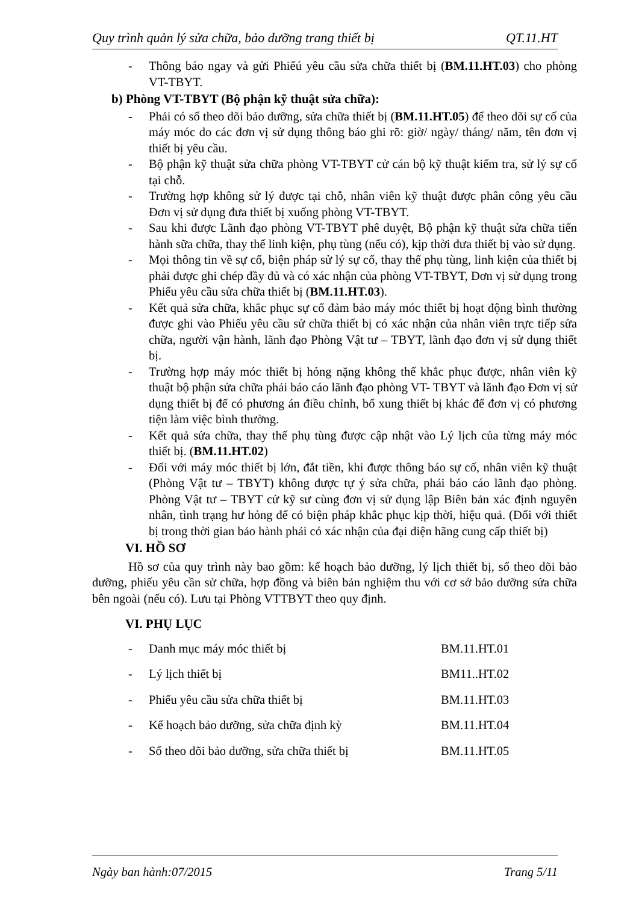Quy trình quản lý sửa chữa, bảo dưỡng trang thiết bị QT.11.HT
- Thông báo ngay và gửi Phiếú yêu cầu sửa chữa thiết bị (BM.11.HT.03) cho phòng VT-TBYT.
b) Phòng VT-TBYT (Bộ phận kỹ thuật sửa chữa):
- Phải có sổ theo dõi bảo dưỡng, sửa chữa thiết bị (BM.11.HT.05) để theo dõi sự cố của máy móc do các đơn vị sử dụng thông báo ghi rõ: giờ/ ngày/ tháng/ năm, tên đơn vị thiết bị yêu cầu.
- Bộ phận kỹ thuật sửa chữa phòng VT-TBYT cử cán bộ kỹ thuật kiểm tra, sử lý sự cố tại chỗ.
- Trường hợp không sử lý được tại chỗ, nhân viên kỹ thuật được phân công yêu cầu Đơn vị sử dụng đưa thiết bị xuống phòng VT-TBYT.
- Sau khi được Lãnh đạo phòng VT-TBYT phê duyệt, Bộ phận kỹ thuật sửa chữa tiến hành sữa chữa, thay thế linh kiện, phụ tùng (nếu có), kịp thời đưa thiết bị vào sử dụng.
- Mọi thông tin về sự cố, biện pháp sử lý sự cố, thay thế phụ tùng, linh kiện của thiết bị phải được ghi chép đầy đủ và có xác nhận của phòng VT-TBYT, Đơn vị sử dụng trong Phiếu yêu cầu sửa chữa thiết bị (BM.11.HT.03).
- Kết quả sửa chữa, khắc phục sự cố đảm bảo máy móc thiết bị hoạt động bình thường được ghi vào Phiếu yêu cầu sử chữa thiết bị có xác nhận của nhân viên trực tiếp sửa chữa, người vận hành, lãnh đạo Phòng Vật tư – TBYT, lãnh đạo đơn vị sử dụng thiết bị.
- Trường hợp máy móc thiết bị hỏng nặng không thể khắc phục được, nhân viên kỹ thuật bộ phận sửa chữa phải báo cáo lãnh đạo phòng VT- TBYT và lãnh đạo Đơn vị sử dụng thiết bị để có phương án điều chỉnh, bổ xung thiết bị khác để đơn vị có phương tiện làm việc bình thường.
- Kết quả sửa chữa, thay thế phụ tùng được cập nhật vào Lý lịch của từng máy móc thiết bị. (BM.11.HT.02)
- Đối với máy móc thiết bị lớn, đắt tiền, khi được thông báo sự cố, nhân viên kỹ thuật (Phòng Vật tư – TBYT) không được tự ý sửa chữa, phải báo cáo lãnh đạo phòng. Phòng Vật tư – TBYT cử kỹ sư cùng đơn vị sử dụng lập Biên bản xác định nguyên nhân, tình trạng hư hỏng để có biện pháp khắc phục kịp thời, hiệu quả. (Đối với thiết bị trong thời gian bảo hành phải có xác nhận của đại diện hãng cung cấp thiết bị)
VI. HỒ SƠ
Hồ sơ của quy trình này bao gồm: kế hoạch bảo dưỡng, lý lịch thiết bị, sổ theo dõi bảo dưỡng, phiếu yêu cần sử chữa, hợp đồng và biên bản nghiệm thu với cơ sở bảo dưỡng sửa chữa bên ngoài (nếu có). Lưu tại Phòng VTTBYT theo quy định.
VI. PHỤ LỤC
| - | Danh mục máy móc thiết bị | BM.11.HT.01 |
| - | Lý lịch thiết bị | BM11..HT.02 |
| - | Phiếu yêu cầu sửa chữa thiết bị | BM.11.HT.03 |
| - | Kế hoạch bảo dưỡng, sửa chữa định kỳ | BM.11.HT.04 |
| - | Sổ theo dõi bảo dưỡng, sửa chữa thiết bị | BM.11.HT.05 |
Ngày ban hành:07/2015 Trang 5/11